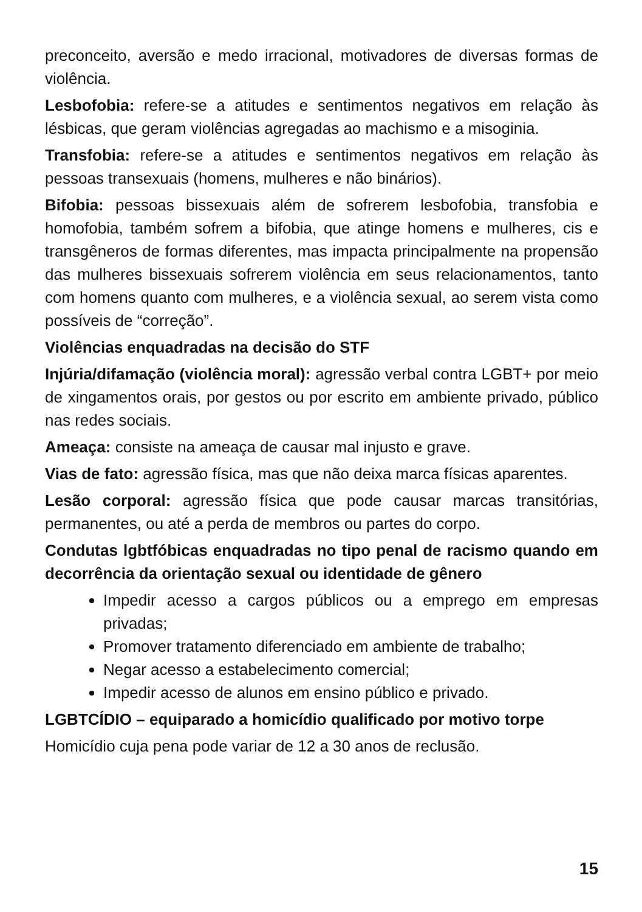preconceito, aversão e medo irracional, motivadores de diversas formas de violência.
Lesbofobia: refere-se a atitudes e sentimentos negativos em relação às lésbicas, que geram violências agregadas ao machismo e a misoginia.
Transfobia: refere-se a atitudes e sentimentos negativos em relação às pessoas transexuais (homens, mulheres e não binários).
Bifobia: pessoas bissexuais além de sofrerem lesbofobia, transfobia e homofobia, também sofrem a bifobia, que atinge homens e mulheres, cis e transgêneros de formas diferentes, mas impacta principalmente na propensão das mulheres bissexuais sofrerem violência em seus relacionamentos, tanto com homens quanto com mulheres, e a violência sexual, ao serem vista como possíveis de “correção”.
Violências enquadradas na decisão do STF
Injúria/difamação (violência moral): agressão verbal contra LGBT+ por meio de xingamentos orais, por gestos ou por escrito em ambiente privado, público nas redes sociais.
Ameaça: consiste na ameaça de causar mal injusto e grave.
Vias de fato: agressão física, mas que não deixa marca físicas aparentes.
Lesão corporal: agressão física que pode causar marcas transitórias, permanentes, ou até a perda de membros ou partes do corpo.
Condutas lgbtfóbicas enquadradas no tipo penal de racismo quando em decorrência da orientação sexual ou identidade de gênero
Impedir acesso a cargos públicos ou a emprego em empresas privadas;
Promover tratamento diferenciado em ambiente de trabalho;
Negar acesso a estabelecimento comercial;
Impedir acesso de alunos em ensino público e privado.
LGBTCÍDIO – equiparado a homicídio qualificado por motivo torpe
Homicídio cuja pena pode variar de 12 a 30 anos de reclusão.
15